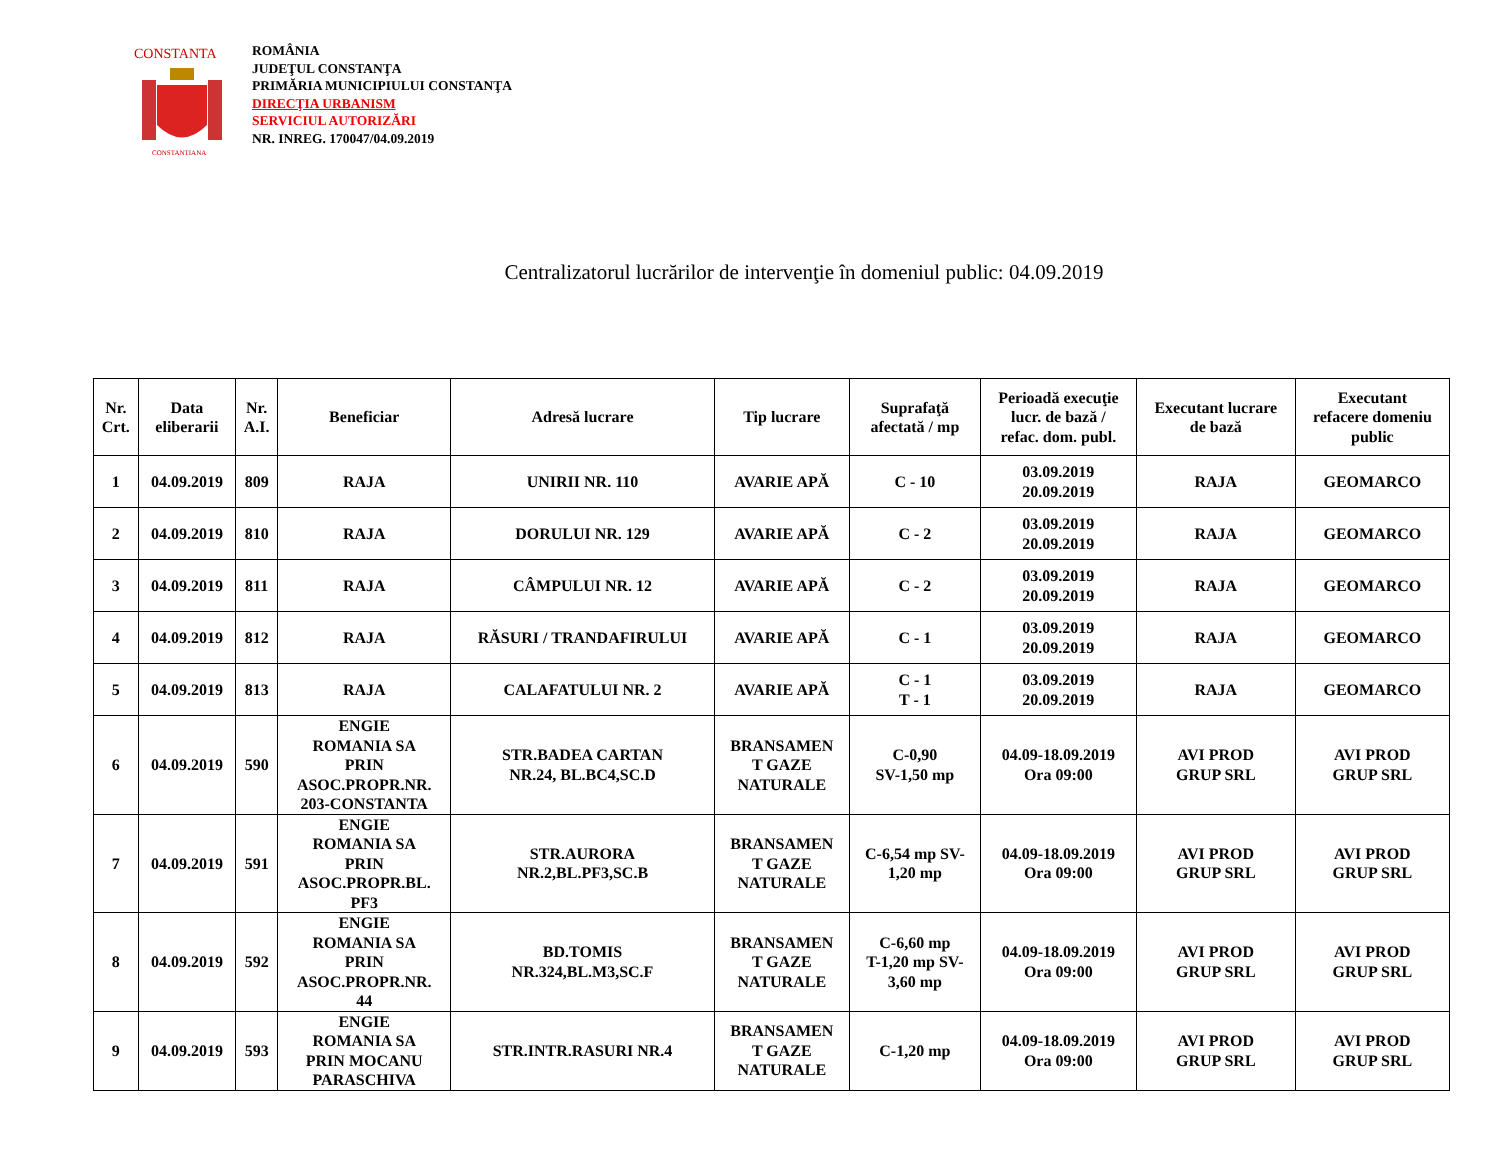CONSTANTA
CONSTANTIANA
ROMÂNIA
JUDEŢUL CONSTANŢA
PRIMĂRIA MUNICIPIULUI CONSTANŢA
DIRECŢIA URBANISM
SERVICIUL AUTORIZĂRI
NR. INREG. 170047/04.09.2019
Centralizatorul lucrărilor de intervenţie în domeniul public: 04.09.2019
| Nr. Crt. | Data eliberarii | Nr. A.I. | Beneficiar | Adresă lucrare | Tip lucrare | Suprafaţă afectată / mp | Perioadă execuţie lucr. de bază / refac. dom. publ. | Executant lucrare de bază | Executant refacere domeniu public |
| --- | --- | --- | --- | --- | --- | --- | --- | --- | --- |
| 1 | 04.09.2019 | 809 | RAJA | UNIRII NR. 110 | AVARIE APĂ | C - 10 | 03.09.2019 20.09.2019 | RAJA | GEOMARCO |
| 2 | 04.09.2019 | 810 | RAJA | DORULUI NR. 129 | AVARIE APĂ | C - 2 | 03.09.2019 20.09.2019 | RAJA | GEOMARCO |
| 3 | 04.09.2019 | 811 | RAJA | CÂMPULUI NR. 12 | AVARIE APĂ | C - 2 | 03.09.2019 20.09.2019 | RAJA | GEOMARCO |
| 4 | 04.09.2019 | 812 | RAJA | RĂSURI / TRANDAFIRULUI | AVARIE APĂ | C - 1 | 03.09.2019 20.09.2019 | RAJA | GEOMARCO |
| 5 | 04.09.2019 | 813 | RAJA | CALAFATULUI NR. 2 | AVARIE APĂ | C - 1 T - 1 | 03.09.2019 20.09.2019 | RAJA | GEOMARCO |
| 6 | 04.09.2019 | 590 | ENGIE ROMANIA SA PRIN ASOC.PROPR.NR. 203-CONSTANTA | STR.BADEA CARTAN NR.24, BL.BC4,SC.D | BRANSAMEN T GAZE NATURALE | C-0,90 SV-1,50 mp | 04.09-18.09.2019 Ora 09:00 | AVI PROD GRUP SRL | AVI PROD GRUP SRL |
| 7 | 04.09.2019 | 591 | ENGIE ROMANIA SA PRIN ASOC.PROPR.BL. PF3 | STR.AURORA NR.2,BL.PF3,SC.B | BRANSAMEN T GAZE NATURALE | C-6,54 mp SV- 1,20 mp | 04.09-18.09.2019 Ora 09:00 | AVI PROD GRUP SRL | AVI PROD GRUP SRL |
| 8 | 04.09.2019 | 592 | ENGIE ROMANIA SA PRIN ASOC.PROPR.NR. 44 | BD.TOMIS NR.324,BL.M3,SC.F | BRANSAMEN T GAZE NATURALE | C-6,60 mp T-1,20 mp SV- 3,60 mp | 04.09-18.09.2019 Ora 09:00 | AVI PROD GRUP SRL | AVI PROD GRUP SRL |
| 9 | 04.09.2019 | 593 | ENGIE ROMANIA SA PRIN MOCANU PARASCHIVA | STR.INTR.RASURI NR.4 | BRANSAMEN T GAZE NATURALE | C-1,20 mp | 04.09-18.09.2019 Ora 09:00 | AVI PROD GRUP SRL | AVI PROD GRUP SRL |